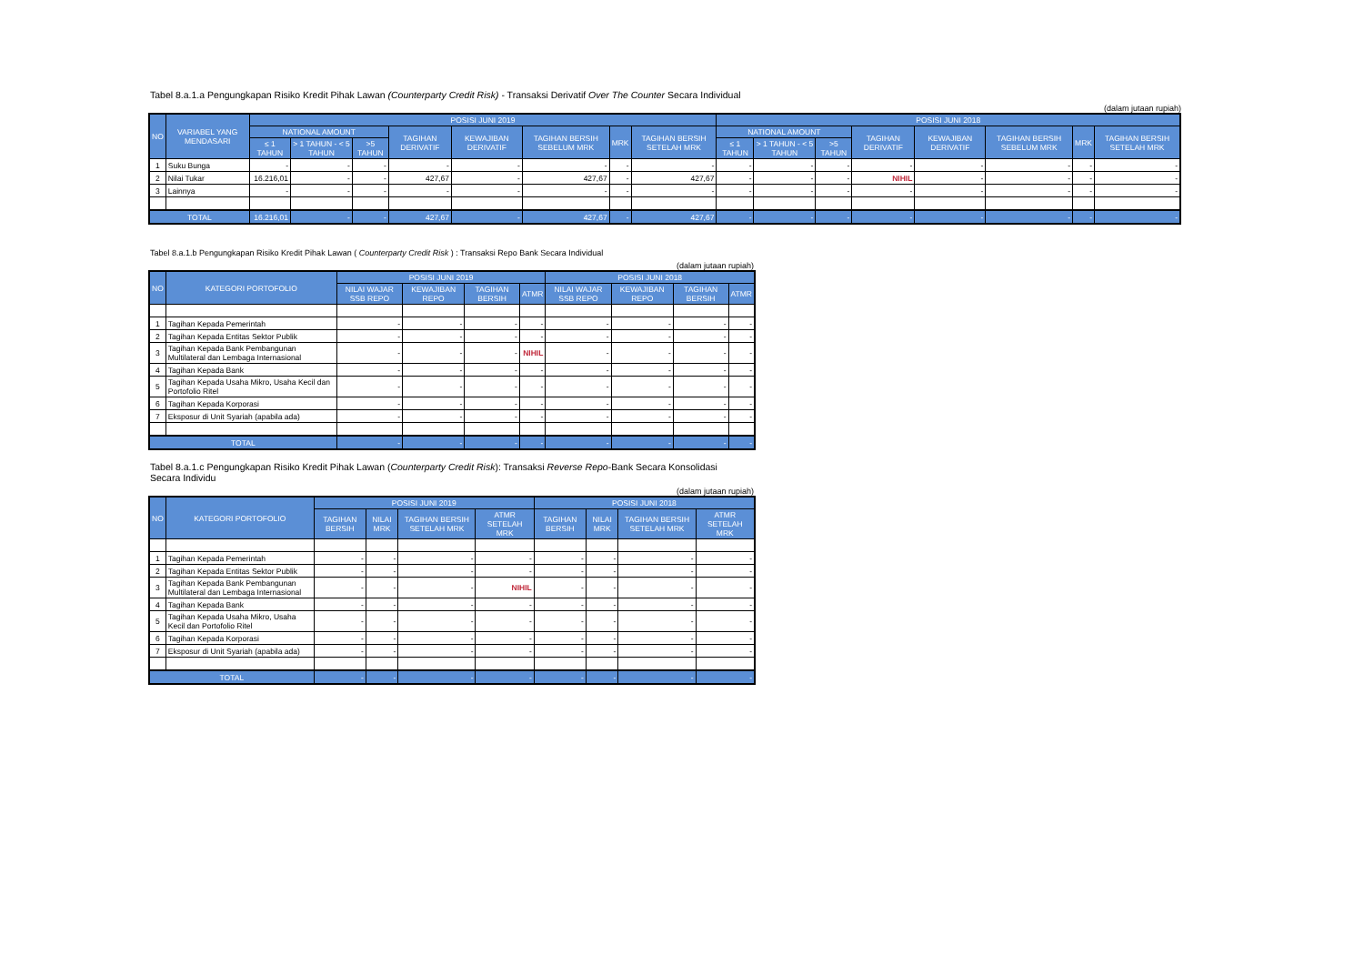Tabel 8.a.1.a Pengungkapan Risiko Kredit Pihak Lawan (Counterparty Credit Risk) - Transaksi Derivatif Over The Counter Secara Individual
(dalam jutaan rupiah)
| NO | VARIABEL YANG MENDASARI | POSISI JUNI 2019 | | | | | | | | POSISI JUNI 2018 | | | | | | | |
| --- | --- | --- | --- | --- | --- | --- | --- | --- | --- | --- | --- | --- | --- | --- | --- | --- | --- |
| | | NATIONAL AMOUNT | | | TAGIHAN DERIVATIF | KEWAJIBAN DERIVATIF | TAGIHAN BERSIH SEBELUM MRK | MRK | TAGIHAN BERSIH SETELAH MRK | NATIONAL AMOUNT | | | TAGIHAN DERIVATIF | KEWAJIBAN DERIVATIF | TAGIHAN BERSIH SEBELUM MRK | MRK | TAGIHAN BERSIH SETELAH MRK |
| | | ≤ 1 TAHUN | > 1 TAHUN - < 5 TAHUN | >5 TAHUN | | | | | | ≤ 1 TAHUN | > 1 TAHUN - < 5 TAHUN | >5 TAHUN | | | | | |
| 1 | Suku Bunga | - | - | - | - | - | - | - | - | - | - | - | - | - | - | - | - |
| 2 | Nilai Tukar | 16.216,01 | - | - | 427,67 | - | 427,67 | - | 427,67 | - | - | - | NIHIL | - | - | - | - |
| 3 | Lainnya | - | - | - | - | - | - | - | - | - | - | - | - | - | - | - | - |
| TOTAL | | 16.216,01 | - | - | 427,67 | - | 427,67 | - | 427,67 | - | - | - | - | - | - | - | - |
Tabel 8.a.1.b Pengungkapan Risiko Kredit Pihak Lawan ( Counterparty Credit Risk ) : Transaksi Repo Bank Secara Individual
(dalam jutaan rupiah)
| NO | KATEGORI PORTOFOLIO | POSISI JUNI 2019 | | | | POSISI JUNI 2018 | | | |
| --- | --- | --- | --- | --- | --- | --- | --- | --- | --- |
| | | NILAI WAJAR SSB REPO | KEWAJIBAN REPO | TAGIHAN BERSIH | ATMR | NILAI WAJAR SSB REPO | KEWAJIBAN REPO | TAGIHAN BERSIH | ATMR |
| 1 | Tagihan Kepada Pemerintah | - | - | - | - | - | - | - | - |
| 2 | Tagihan Kepada Entitas Sektor Publik | - | - | - | - | - | - | - | - |
| 3 | Tagihan Kepada Bank Pembangunan Multilateral dan Lembaga Internasional | - | - | - | NIHIL | - | - | - | - |
| 4 | Tagihan Kepada Bank | - | - | - | - | - | - | - | - |
| 5 | Tagihan Kepada Usaha Mikro, Usaha Kecil dan Portofolio Ritel | - | - | - | - | - | - | - | - |
| 6 | Tagihan Kepada Korporasi | - | - | - | - | - | - | - | - |
| 7 | Eksposur di Unit Syariah (apabila ada) | - | - | - | - | - | - | - | - |
| TOTAL | | - | - | - | - | - | - | - | - |
Tabel 8.a.1.c Pengungkapan Risiko Kredit Pihak Lawan (Counterparty Credit Risk): Transaksi Reverse Repo-Bank Secara Konsolidasi Secara Individu
(dalam jutaan rupiah)
| NO | KATEGORI PORTOFOLIO | POSISI JUNI 2019 | | | | POSISI JUNI 2018 | | | |
| --- | --- | --- | --- | --- | --- | --- | --- | --- | --- |
| | | TAGIHAN BERSIH | NILAI MRK | TAGIHAN BERSIH SETELAH MRK | ATMR SETELAH MRK | TAGIHAN BERSIH | NILAI MRK | TAGIHAN BERSIH SETELAH MRK | ATMR SETELAH MRK |
| 1 | Tagihan Kepada Pemerintah | - | - | - | - | - | - | - | - |
| 2 | Tagihan Kepada Entitas Sektor Publik | - | - | - | - | - | - | - | - |
| 3 | Tagihan Kepada Bank Pembangunan Multilateral dan Lembaga Internasional | - | - | - | NIHIL | - | - | - | - |
| 4 | Tagihan Kepada Bank | - | - | - | - | - | - | - | - |
| 5 | Tagihan Kepada Usaha Mikro, Usaha Kecil dan Portofolio Ritel | - | - | - | - | - | - | - | - |
| 6 | Tagihan Kepada Korporasi | - | - | - | - | - | - | - | - |
| 7 | Eksposur di Unit Syariah (apabila ada) | - | - | - | - | - | - | - | - |
| TOTAL | | - | - | - | - | - | - | - | - |